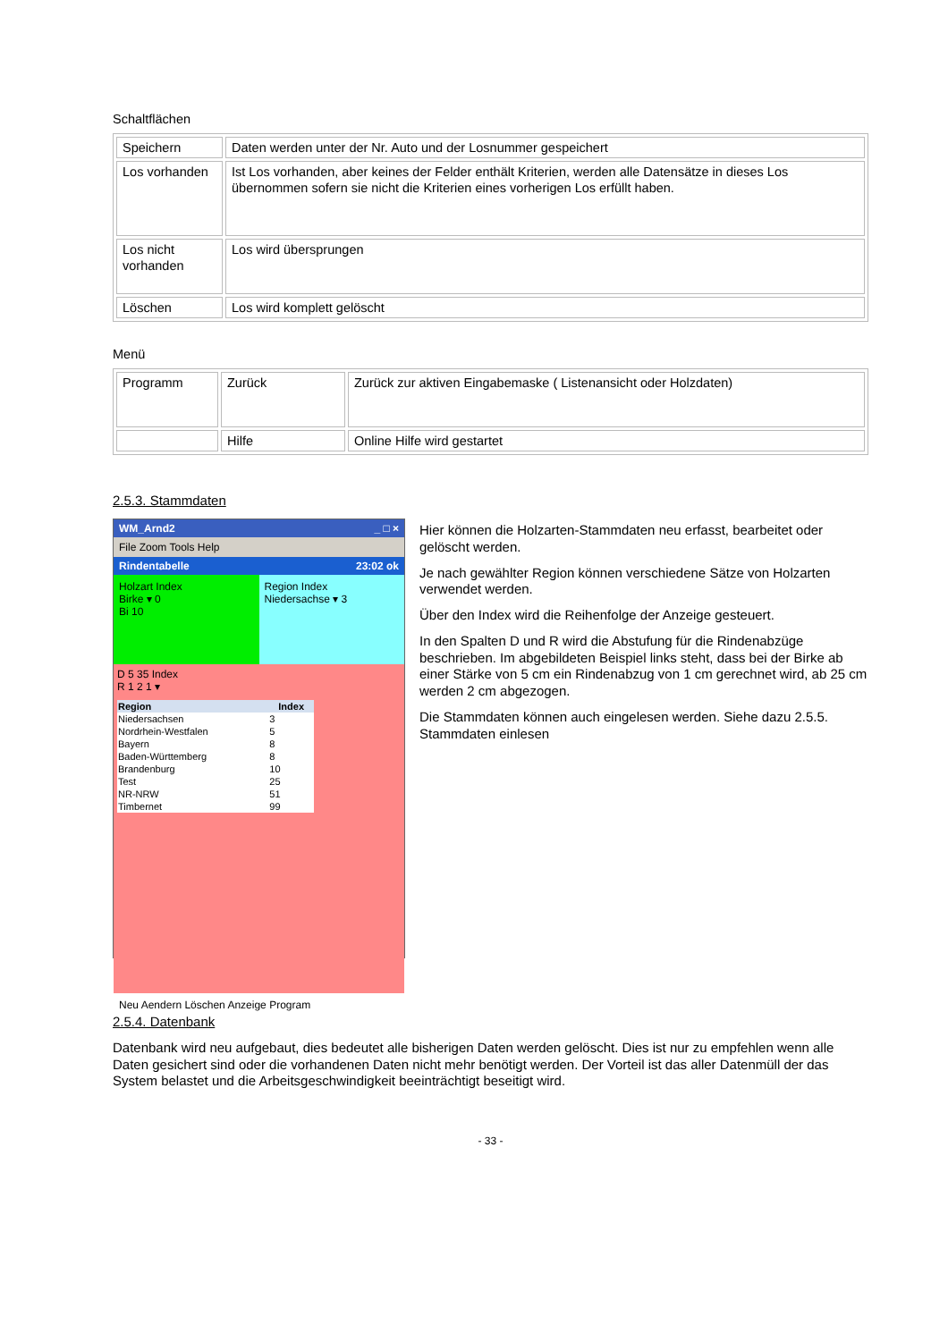Schaltflächen
| Speichern | Daten werden unter der Nr. Auto und der Losnummer gespeichert |
| Los vorhanden | Ist Los vorhanden, aber keines der Felder enthält Kriterien, werden alle Datensätze in dieses Los übernommen sofern sie nicht die Kriterien eines vorherigen Los erfüllt haben. |
| Los nicht vorhanden | Los wird übersprungen |
| Löschen | Los wird komplett gelöscht |
Menü
| Programm | Zurück | Zurück zur aktiven Eingabemaske ( Listenansicht oder Holzdaten) |
| | Hilfe | Online Hilfe wird gestartet |
2.5.3. Stammdaten
WM_Arnd2 _ □ ×
File Zoom Tools Help
Rindentabelle 23:02 ok
Holzart Index
Birke ▾ 0
Bi 10
Region Index
Niedersachse ▾ 3
D 5 35 Index
R 1 2 1 ▾
| Region | Index |
| --- | --- |
| Niedersachsen | 3 |
| Nordrhein-Westfalen | 5 |
| Bayern | 8 |
| Baden-Württemberg | 8 |
| Brandenburg | 10 |
| Test | 25 |
| NR-NRW | 51 |
| Timbernet | 99 |
Neu Aendern Löschen Anzeige Program
Hier können die Holzarten-Stammdaten neu erfasst, bearbeitet oder gelöscht werden.
Je nach gewählter Region können verschiedene Sätze von Holzarten verwendet werden.
Über den Index wird die Reihenfolge der Anzeige gesteuert.
In den Spalten D und R wird die Abstufung für die Rindenabzüge beschrieben. Im abgebildeten Beispiel links steht, dass bei der Birke ab einer Stärke von 5 cm ein Rindenabzug von 1 cm gerechnet wird, ab 25 cm werden 2 cm abgezogen.
Die Stammdaten können auch eingelesen werden. Siehe dazu 2.5.5. Stammdaten einlesen
2.5.4. Datenbank
Datenbank wird neu aufgebaut, dies bedeutet alle bisherigen Daten werden gelöscht. Dies ist nur zu empfehlen wenn alle Daten gesichert sind oder die vorhandenen Daten nicht mehr benötigt werden. Der Vorteil ist das aller Datenmüll der das System belastet und die Arbeitsgeschwindigkeit beeinträchtigt beseitigt wird.
- 33 -